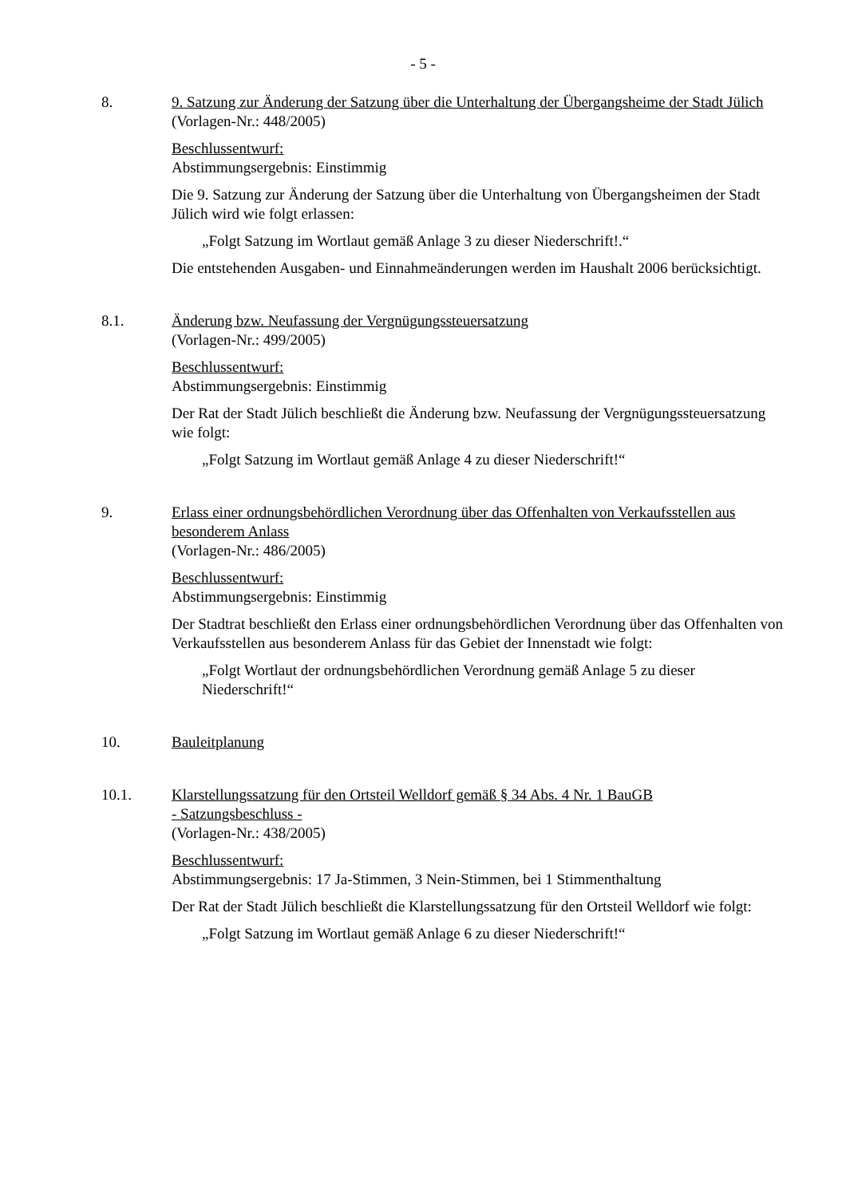- 5 -
8. 9. Satzung zur Änderung der Satzung über die Unterhaltung der Übergangsheime der Stadt Jülich
(Vorlagen-Nr.: 448/2005)
Beschlussentwurf:
Abstimmungsergebnis: Einstimmig
Die 9. Satzung zur Änderung der Satzung über die Unterhaltung von Übergangsheimen der Stadt Jülich wird wie folgt erlassen:
„Folgt Satzung im Wortlaut gemäß Anlage 3 zu dieser Niederschrift!.“
Die entstehenden Ausgaben- und Einnahmeänderungen werden im Haushalt 2006 berücksichtigt.
8.1. Änderung bzw. Neufassung der Vergnügungssteuersatzung
(Vorlagen-Nr.: 499/2005)
Beschlussentwurf:
Abstimmungsergebnis: Einstimmig
Der Rat der Stadt Jülich beschließt die Änderung bzw. Neufassung der Vergnügungssteuersatzung wie folgt:
„Folgt Satzung im Wortlaut gemäß Anlage 4 zu dieser Niederschrift!“
9. Erlass einer ordnungsbehördlichen Verordnung über das Offenhalten von Verkaufsstellen aus besonderem Anlass
(Vorlagen-Nr.: 486/2005)
Beschlussentwurf:
Abstimmungsergebnis: Einstimmig
Der Stadtrat beschließt den Erlass einer ordnungsbehördlichen Verordnung über das Offenhalten von Verkaufsstellen aus besonderem Anlass für das Gebiet der Innenstadt wie folgt:
„Folgt Wortlaut der ordnungsbehördlichen Verordnung gemäß Anlage 5 zu dieser Niederschrift!“
10. Bauleitplanung
10.1. Klarstellungssatzung für den Ortsteil Welldorf gemäß § 34 Abs. 4 Nr. 1 BauGB
- Satzungsbeschluss -
(Vorlagen-Nr.: 438/2005)
Beschlussentwurf:
Abstimmungsergebnis: 17 Ja-Stimmen, 3 Nein-Stimmen, bei 1 Stimmenthaltung
Der Rat der Stadt Jülich beschließt die Klarstellungssatzung für den Ortsteil Welldorf wie folgt:
„Folgt Satzung im Wortlaut gemäß Anlage 6 zu dieser Niederschrift!“